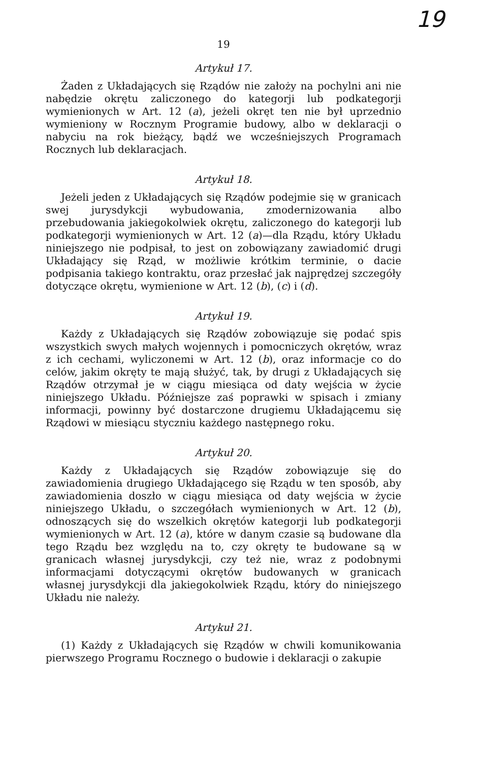19
19
Artykuł 17.
Żaden z Układających się Rządów nie założy na pochylni ani nie nabędzie okrętu zaliczonego do kategorji lub podkategorji wymienionych w Art. 12 (a), jeżeli okręt ten nie był uprzednio wymieniony w Rocznym Programie budowy, albo w deklaracji o nabyciu na rok bieżący, bądź we wcześniejszych Programach Rocznych lub deklaracjach.
Artykuł 18.
Jeżeli jeden z Układających się Rządów podejmie się w granicach swej jurysdykcji wybudowania, zmodernizowania albo przebudowania jakiegokolwiek okrętu, zaliczonego do kategorji lub podkategorji wymienionych w Art. 12 (a)—dla Rządu, który Układu niniejszego nie podpisał, to jest on zobowiązany zawiadomić drugi Układający się Rząd, w możliwie krótkim terminie, o dacie podpisania takiego kontraktu, oraz przesłać jak najprędzej szczegóły dotyczące okrętu, wymienione w Art. 12 (b), (c) i (d).
Artykuł 19.
Każdy z Układających się Rządów zobowiązuje się podać spis wszystkich swych małych wojennych i pomocniczych okrętów, wraz z ich cechami, wyliczonemi w Art. 12 (b), oraz informacje co do celów, jakim okręty te mają służyć, tak, by drugi z Układających się Rządów otrzymał je w ciągu miesiąca od daty wejścia w życie niniejszego Układu. Późniejsze zaś poprawki w spisach i zmiany informacji, powinny być dostarczone drugiemu Układającemu się Rządowi w miesiącu styczniu każdego następnego roku.
Artykuł 20.
Każdy z Układających się Rządów zobowiązuje się do zawiadomienia drugiego Układającego się Rządu w ten sposób, aby zawiadomienia doszło w ciągu miesiąca od daty wejścia w życie niniejszego Układu, o szczegółach wymienionych w Art. 12 (b), odnoszących się do wszelkich okrętów kategorji lub podkategorji wymienionych w Art. 12 (a), które w danym czasie są budowane dla tego Rządu bez względu na to, czy okręty te budowane są w granicach własnej jurysdykcji, czy też nie, wraz z podobnymi informacjami dotyczącymi okrętów budowanych w granicach własnej jurysdykcji dla jakiegokolwiek Rządu, który do niniejszego Układu nie należy.
Artykuł 21.
(1) Każdy z Układających się Rządów w chwili komunikowania pierwszego Programu Rocznego o budowie i deklaracji o zakupie